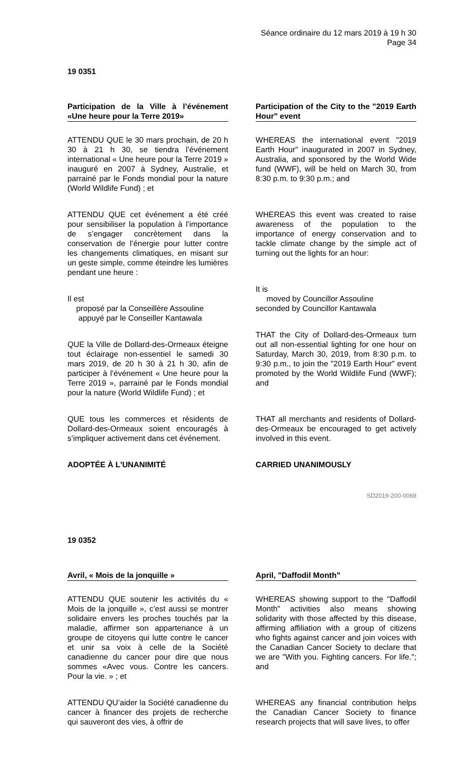Séance ordinaire du 12 mars 2019 à 19 h 30
Page 34
19 0351
Participation de la Ville à l’événement «Une heure pour la Terre 2019»
ATTENDU QUE le 30 mars prochain, de 20 h 30 à 21 h 30, se tiendra l’événement international « Une heure pour la Terre 2019 » inauguré en 2007 à Sydney, Australie, et parrainé par le Fonds mondial pour la nature (World Wildlife Fund) ; et
ATTENDU QUE cet événement a été créé pour sensibiliser la population à l’importance de s’engager concrètement dans la conservation de l’énergie pour lutter contre les changements climatiques, en misant sur un geste simple, comme éteindre les lumières pendant une heure :
Il est
proposé par la Conseillère Assouline
appuyé par le Conseiller Kantawala
QUE la Ville de Dollard-des-Ormeaux éteigne tout éclairage non-essentiel le samedi 30 mars 2019, de 20 h 30 à 21 h 30, afin de participer à l’événement « Une heure pour la Terre 2019 », parrainé par le Fonds mondial pour la nature (World Wildlife Fund) ; et
QUE tous les commerces et résidents de Dollard-des-Ormeaux soient encouragés à s’impliquer activement dans cet événement.
ADOPTÉE À L'UNANIMITÉ
Participation of the City to the "2019 Earth Hour" event
WHEREAS the international event "2019 Earth Hour" inaugurated in 2007 in Sydney, Australia, and sponsored by the World Wide fund (WWF), will be held on March 30, from 8:30 p.m. to 9:30 p.m.; and
WHEREAS this event was created to raise awareness of the population to the importance of energy conservation and to tackle climate change by the simple act of turning out the lights for an hour:
It is
moved by Councillor Assouline
seconded by Councillor Kantawala
THAT the City of Dollard-des-Ormeaux turn out all non-essential lighting for one hour on Saturday, March 30, 2019, from 8:30 p.m. to 9:30 p.m., to join the "2019 Earth Hour" event promoted by the World Wildlife Fund (WWF); and
THAT all merchants and residents of Dollard-des-Ormeaux be encouraged to get actively involved in this event.
CARRIED UNANIMOUSLY
SD2019-200-0069
19 0352
Avril, « Mois de la jonquille »
ATTENDU QUE soutenir les activités du « Mois de la jonquille », c’est aussi se montrer solidaire envers les proches touchés par la maladie, affirmer son appartenance à un groupe de citoyens qui lutte contre le cancer et unir sa voix à celle de la Société canadienne du cancer pour dire que nous sommes «Avec vous. Contre les cancers. Pour la vie. » ; et
ATTENDU QU’aider la Société canadienne du cancer à financer des projets de recherche qui sauveront des vies, à offrir de
April, "Daffodil Month"
WHEREAS showing support to the "Daffodil Month" activities also means showing solidarity with those affected by this disease, affirming affiliation with a group of citizens who fights against cancer and join voices with the Canadian Cancer Society to declare that we are "With you. Fighting cancers. For life."; and
WHEREAS any financial contribution helps the Canadian Cancer Society to finance research projects that will save lives, to offer